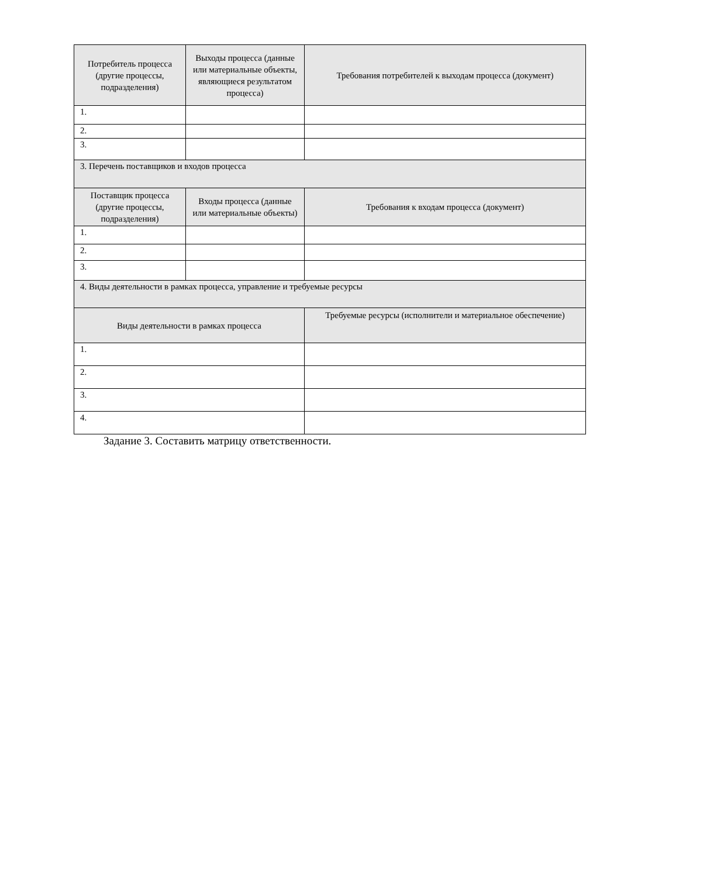| Потребитель процесса (другие процессы, подразделения) | Выходы процесса (данные или материальные объекты, являющиеся результатом процесса) | Требования потребителей к выходам процесса (документ) |
| --- | --- | --- |
| 1. | | |
| 2. | | |
| 3. | | |
| 3. Перечень поставщиков и входов процесса | | |
| Поставщик процесса (другие процессы, подразделения) | Входы процесса (данные или материальные объекты) | Требования к входам процесса (документ) |
| 1. | | |
| 2. | | |
| 3. | | |
| 4. Виды деятельности в рамках процесса, управление и требуемые ресурсы | | |
| Виды деятельности в рамках процесса | | Требуемые ресурсы (исполнители и материальное обеспечение) |
| 1. | | |
| 2. | | |
| 3. | | |
| 4. | | |
Задание 3. Составить матрицу ответственности.